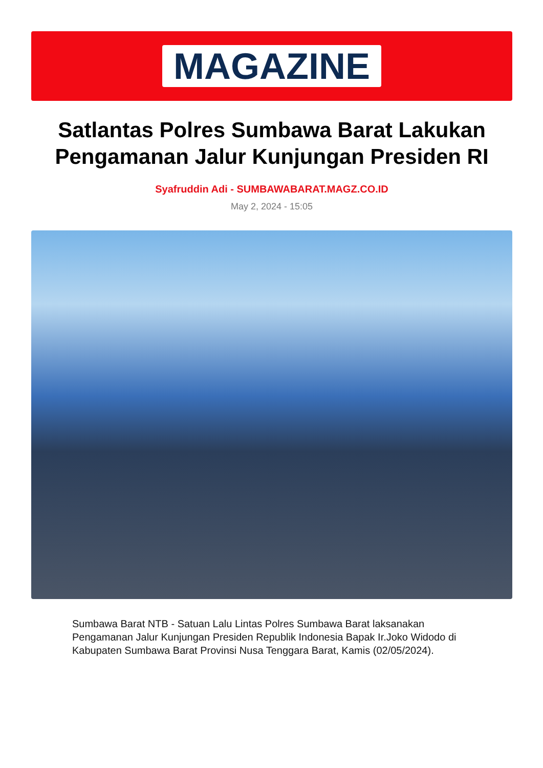MAGAZINE
Satlantas Polres Sumbawa Barat Lakukan Pengamanan Jalur Kunjungan Presiden RI
Syafruddin Adi - SUMBAWABARAT.MAGZ.CO.ID
May 2, 2024 - 15:05
Sumbawa Barat NTB - Satuan Lalu Lintas Polres Sumbawa Barat laksanakan Pengamanan Jalur Kunjungan Presiden Republik Indonesia Bapak Ir.Joko Widodo di Kabupaten Sumbawa Barat Provinsi Nusa Tenggara Barat, Kamis (02/05/2024).